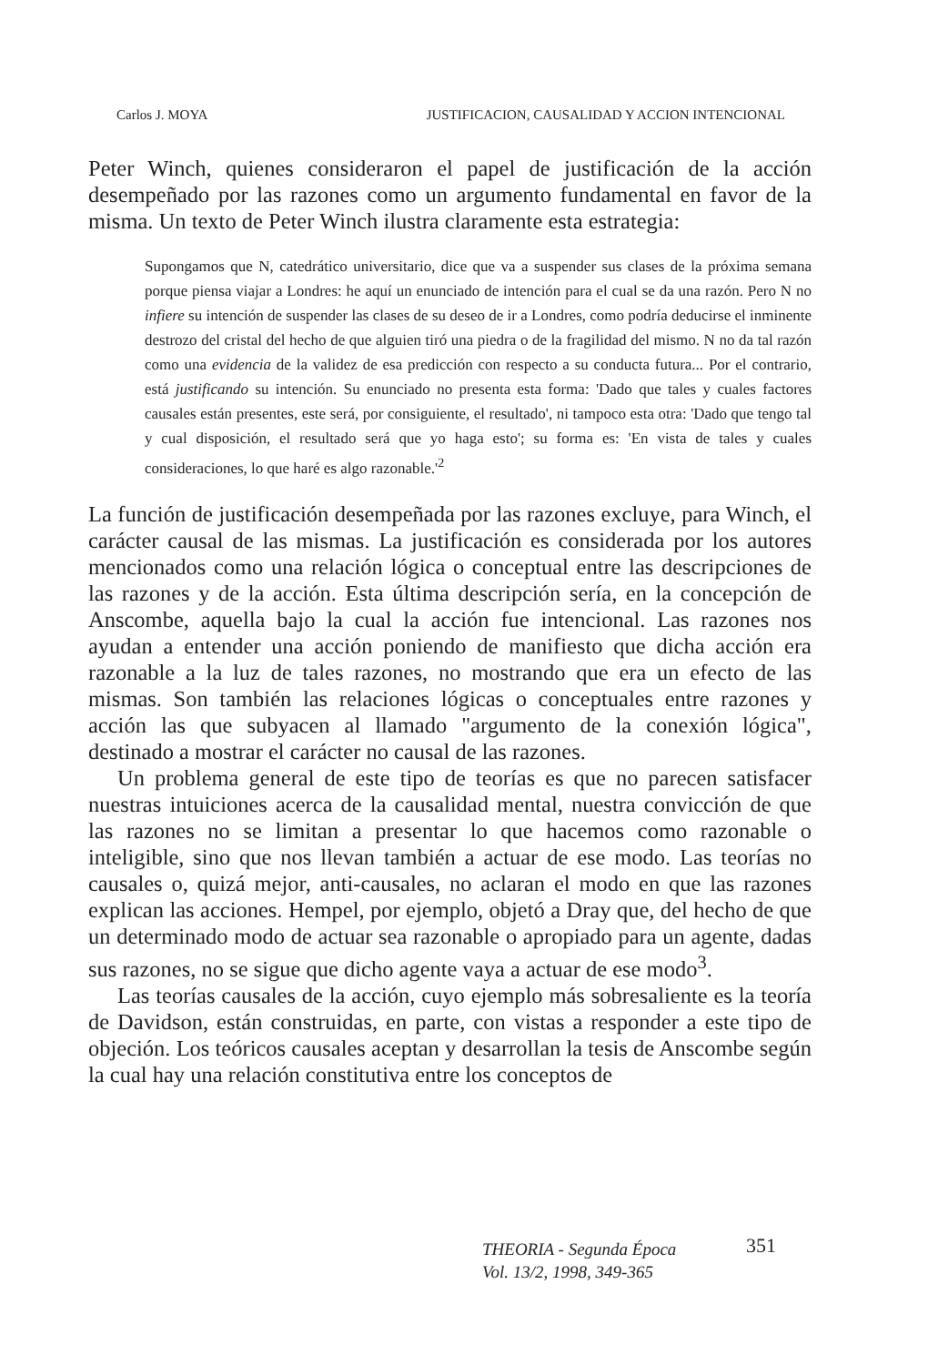Carlos J. MOYA JUSTIFICACION, CAUSALIDAD Y ACCION INTENCIONAL
Peter Winch, quienes consideraron el papel de justificación de la acción desempeñado por las razones como un argumento fundamental en favor de la misma. Un texto de Peter Winch ilustra claramente esta estrategia:
Supongamos que N, catedrático universitario, dice que va a suspender sus clases de la próxima semana porque piensa viajar a Londres: he aquí un enunciado de intención para el cual se da una razón. Pero N no infiere su intención de suspender las clases de su deseo de ir a Londres, como podría deducirse el inminente destrozo del cristal del hecho de que alguien tiró una piedra o de la fragilidad del mismo. N no da tal razón como una evidencia de la validez de esa predicción con respecto a su conducta futura... Por el contrario, está justificando su intención. Su enunciado no presenta esta forma: 'Dado que tales y cuales factores causales están presentes, este será, por consiguiente, el resultado', ni tampoco esta otra: 'Dado que tengo tal y cual disposición, el resultado será que yo haga esto'; su forma es: 'En vista de tales y cuales consideraciones, lo que haré es algo razonable.'<sup>2</sup>
La función de justificación desempeñada por las razones excluye, para Winch, el carácter causal de las mismas. La justificación es considerada por los autores mencionados como una relación lógica o conceptual entre las descripciones de las razones y de la acción. Esta última descripción sería, en la concepción de Anscombe, aquella bajo la cual la acción fue intencional. Las razones nos ayudan a entender una acción poniendo de manifiesto que dicha acción era razonable a la luz de tales razones, no mostrando que era un efecto de las mismas. Son también las relaciones lógicas o conceptuales entre razones y acción las que subyacen al llamado "argumento de la conexión lógica", destinado a mostrar el carácter no causal de las razones.
Un problema general de este tipo de teorías es que no parecen satisfacer nuestras intuiciones acerca de la causalidad mental, nuestra convicción de que las razones no se limitan a presentar lo que hacemos como razonable o inteligible, sino que nos llevan también a actuar de ese modo. Las teorías no causales o, quizá mejor, anti-causales, no aclaran el modo en que las razones explican las acciones. Hempel, por ejemplo, objetó a Dray que, del hecho de que un determinado modo de actuar sea razonable o apropiado para un agente, dadas sus razones, no se sigue que dicho agente vaya a actuar de ese modo<sup>3</sup>.
Las teorías causales de la acción, cuyo ejemplo más sobresaliente es la teoría de Davidson, están construidas, en parte, con vistas a responder a este tipo de objeción. Los teóricos causales aceptan y desarrollan la tesis de Anscombe según la cual hay una relación constitutiva entre los conceptos de
THEORIA - Segunda Época
Vol. 13/2, 1998, 349-365
351